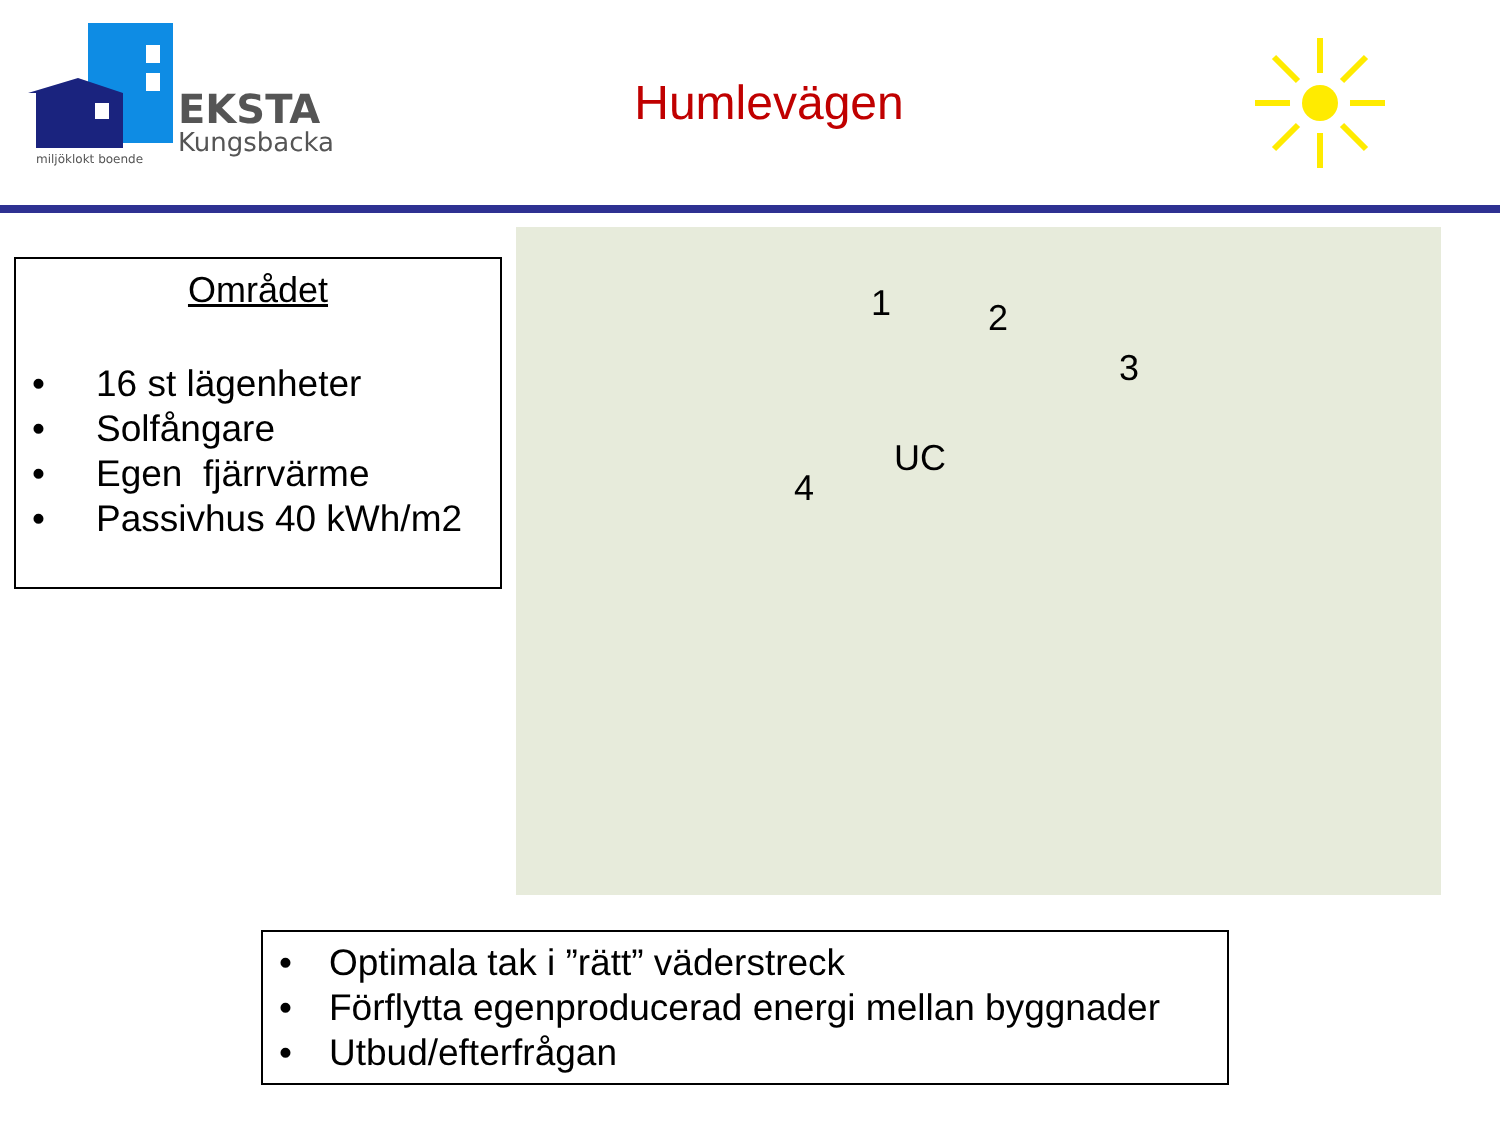EKSTA
Kungsbacka
miljöklokt boende
Humlevägen
Området
• 16 st lägenheter
• Solfångare
• Egen fjärrvärme
• Passivhus 40 kWh/m2
1 2
3
UC
4
• Optimala tak i ”rätt” väderstreck
• Förflytta egenproducerad energi mellan byggnader
• Utbud/efterfrågan